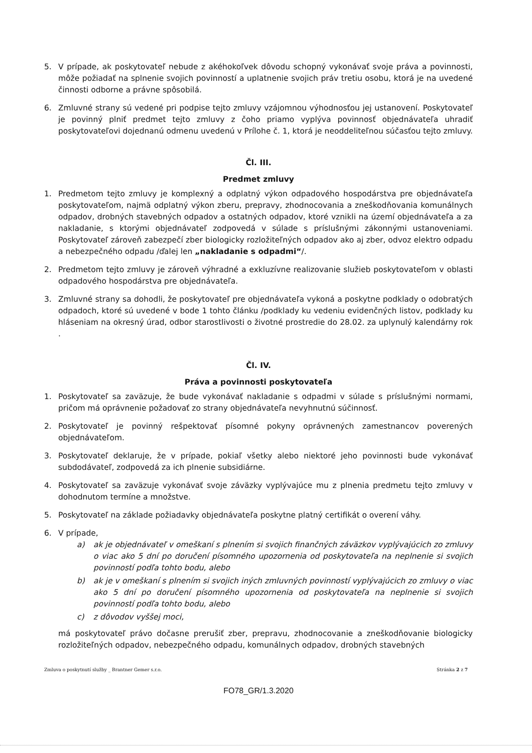5. V prípade, ak poskytovateľ nebude z akéhokoľvek dôvodu schopný vykonávať svoje práva a povinnosti, môže požiadať na splnenie svojich povinností a uplatnenie svojich práv tretiu osobu, ktorá je na uvedené činnosti odborne a právne spôsobilá.
6. Zmluvné strany sú vedené pri podpise tejto zmluvy vzájomnou výhodnosťou jej ustanovení. Poskytovateľ je povinný plniť predmet tejto zmluvy z čoho priamo vyplýva povinnosť objednávateľa uhradiť poskytovateľovi dojednanú odmenu uvedenú v Prílohe č. 1, ktorá je neoddeliteľnou súčasťou tejto zmluvy.
Čl. III.
Predmet zmluvy
1. Predmetom tejto zmluvy je komplexný a odplatný výkon odpadového hospodárstva pre objednávateľa poskytovateľom, najmä odplatný výkon zberu, prepravy, zhodnocovania a zneškodňovania komunálnych odpadov, drobných stavebných odpadov a ostatných odpadov, ktoré vznikli na území objednávateľa a za nakladanie, s ktorými objednávateľ zodpovedá v súlade s príslušnými zákonnými ustanoveniami. Poskytovateľ zároveň zabezpečí zber biologicky rozložiteľných odpadov ako aj zber, odvoz elektro odpadu a nebezpečného odpadu /ďalej len „nakladanie s odpadmi“/.
2. Predmetom tejto zmluvy je zároveň výhradné a exkluzívne realizovanie služieb poskytovateľom v oblasti odpadového hospodárstva pre objednávateľa.
3. Zmluvné strany sa dohodli, že poskytovateľ pre objednávateľa vykoná a poskytne podklady o odobratých odpadoch, ktoré sú uvedené v bode 1 tohto článku /podklady ku vedeniu evidenčných listov, podklady ku hláseniam na okresný úrad, odbor starostlivosti o životné prostredie do 28.02. za uplynulý kalendárny rok .
Čl. IV.
Práva a povinnosti poskytovateľa
1. Poskytovateľ sa zaväzuje, že bude vykonávať nakladanie s odpadmi v súlade s príslušnými normami, pričom má oprávnenie požadovať zo strany objednávateľa nevyhnutnú súčinnosť.
2. Poskytovateľ je povinný rešpektovať písomné pokyny oprávnených zamestnancov poverených objednávateľom.
3. Poskytovateľ deklaruje, že v prípade, pokiaľ všetky alebo niektoré jeho povinnosti bude vykonávať subdodávateľ, zodpovedá za ich plnenie subsidiárne.
4. Poskytovateľ sa zaväzuje vykonávať svoje záväzky vyplývajúce mu z plnenia predmetu tejto zmluvy v dohodnutom termíne a množstve.
5. Poskytovateľ na základe požiadavky objednávateľa poskytne platný certifikát o overení váhy.
6. V prípade,
a) ak je objednávateľ v omeškaní s plnením si svojich finančných záväzkov vyplývajúcich zo zmluvy o viac ako 5 dní po doručení písomného upozornenia od poskytovateľa na neplnenie si svojich povinností podľa tohto bodu, alebo
b) ak je v omeškaní s plnením si svojich iných zmluvných povinností vyplývajúcich zo zmluvy o viac ako 5 dní po doručení písomného upozornenia od poskytovateľa na neplnenie si svojich povinností podľa tohto bodu, alebo
c) z dôvodov vyššej moci,
má poskytovateľ právo dočasne prerušiť zber, prepravu, zhodnocovanie a zneškodňovanie biologicky rozložiteľných odpadov, nebezpečného odpadu, komunálnych odpadov, drobných stavebných
Zmluva o poskytnutí služby _ Brantner Gemer s.r.o. Stránka 2 z 7
FO78_GR/1.3.2020